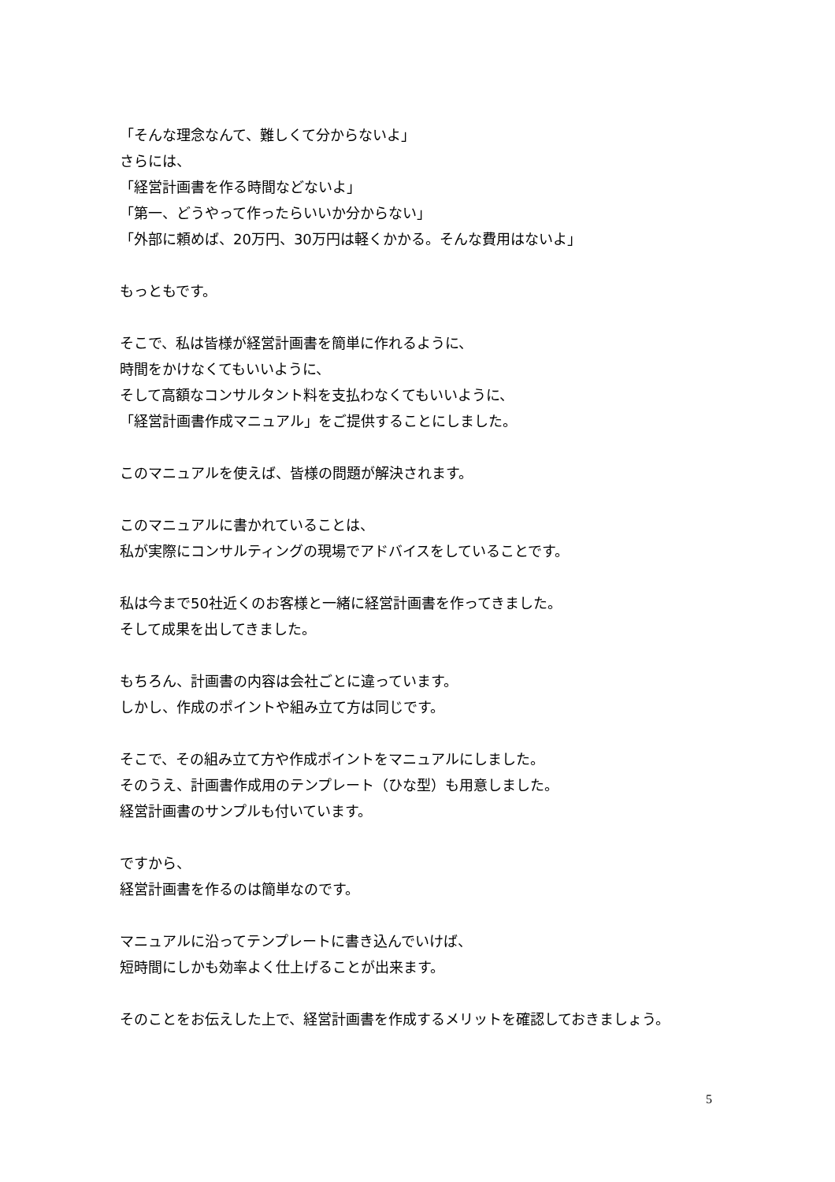「そんな理念なんて、難しくて分からないよ」
さらには、
「経営計画書を作る時間などないよ」
「第一、どうやって作ったらいいか分からない」
「外部に頼めば、20万円、30万円は軽くかかる。そんな費用はないよ」
もっともです。
そこで、私は皆様が経営計画書を簡単に作れるように、
時間をかけなくてもいいように、
そして高額なコンサルタント料を支払わなくてもいいように、
「経営計画書作成マニュアル」をご提供することにしました。
このマニュアルを使えば、皆様の問題が解決されます。
このマニュアルに書かれていることは、
私が実際にコンサルティングの現場でアドバイスをしていることです。
私は今まで50社近くのお客様と一緒に経営計画書を作ってきました。
そして成果を出してきました。
もちろん、計画書の内容は会社ごとに違っています。
しかし、作成のポイントや組み立て方は同じです。
そこで、その組み立て方や作成ポイントをマニュアルにしました。
そのうえ、計画書作成用のテンプレート（ひな型）も用意しました。
経営計画書のサンプルも付いています。
ですから、
経営計画書を作るのは簡単なのです。
マニュアルに沿ってテンプレートに書き込んでいけば、
短時間にしかも効率よく仕上げることが出来ます。
そのことをお伝えした上で、経営計画書を作成するメリットを確認しておきましょう。
5